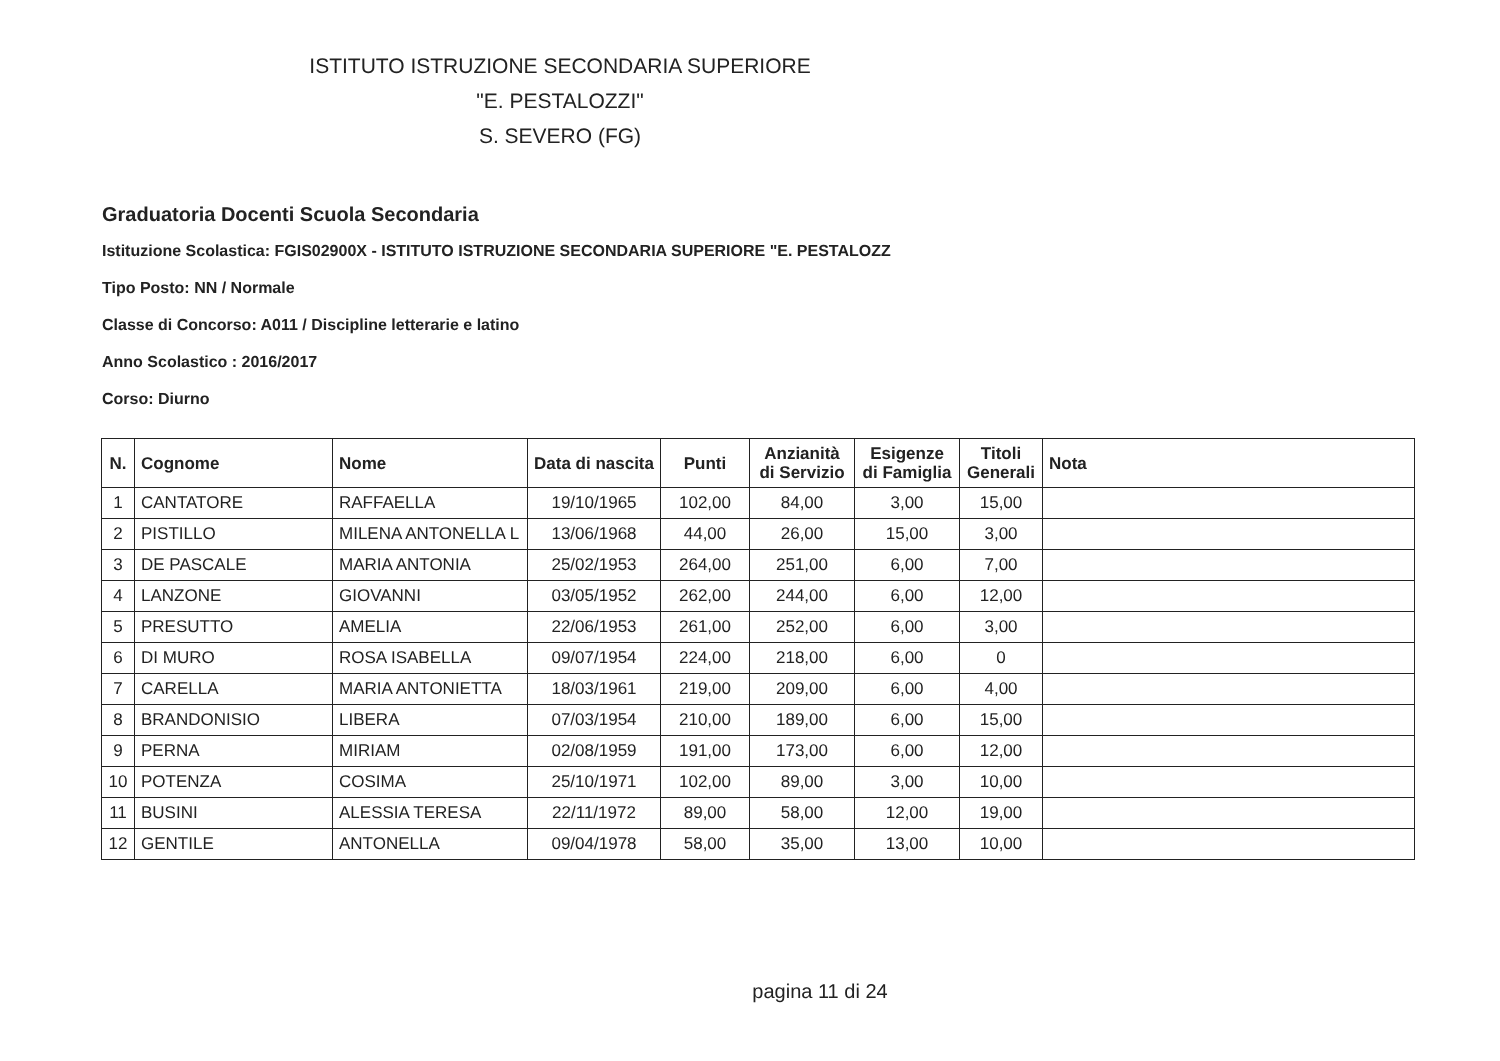ISTITUTO ISTRUZIONE SECONDARIA SUPERIORE
"E. PESTALOZZI"
S. SEVERO (FG)
Graduatoria Docenti Scuola Secondaria
Istituzione Scolastica: FGIS02900X - ISTITUTO ISTRUZIONE SECONDARIA SUPERIORE "E. PESTALOZZ
Tipo Posto: NN / Normale
Classe di Concorso: A011 / Discipline letterarie e latino
Anno Scolastico : 2016/2017
Corso: Diurno
| N. | Cognome | Nome | Data di nascita | Punti | Anzianità di Servizio | Esigenze di Famiglia | Titoli Generali | Nota |
| --- | --- | --- | --- | --- | --- | --- | --- | --- |
| 1 | CANTATORE | RAFFAELLA | 19/10/1965 | 102,00 | 84,00 | 3,00 | 15,00 | |
| 2 | PISTILLO | MILENA ANTONELLA L | 13/06/1968 | 44,00 | 26,00 | 15,00 | 3,00 | |
| 3 | DE PASCALE | MARIA ANTONIA | 25/02/1953 | 264,00 | 251,00 | 6,00 | 7,00 | |
| 4 | LANZONE | GIOVANNI | 03/05/1952 | 262,00 | 244,00 | 6,00 | 12,00 | |
| 5 | PRESUTTO | AMELIA | 22/06/1953 | 261,00 | 252,00 | 6,00 | 3,00 | |
| 6 | DI MURO | ROSA ISABELLA | 09/07/1954 | 224,00 | 218,00 | 6,00 | 0 | |
| 7 | CARELLA | MARIA ANTONIETTA | 18/03/1961 | 219,00 | 209,00 | 6,00 | 4,00 | |
| 8 | BRANDONISIO | LIBERA | 07/03/1954 | 210,00 | 189,00 | 6,00 | 15,00 | |
| 9 | PERNA | MIRIAM | 02/08/1959 | 191,00 | 173,00 | 6,00 | 12,00 | |
| 10 | POTENZA | COSIMA | 25/10/1971 | 102,00 | 89,00 | 3,00 | 10,00 | |
| 11 | BUSINI | ALESSIA TERESA | 22/11/1972 | 89,00 | 58,00 | 12,00 | 19,00 | |
| 12 | GENTILE | ANTONELLA | 09/04/1978 | 58,00 | 35,00 | 13,00 | 10,00 | |
pagina 11 di 24